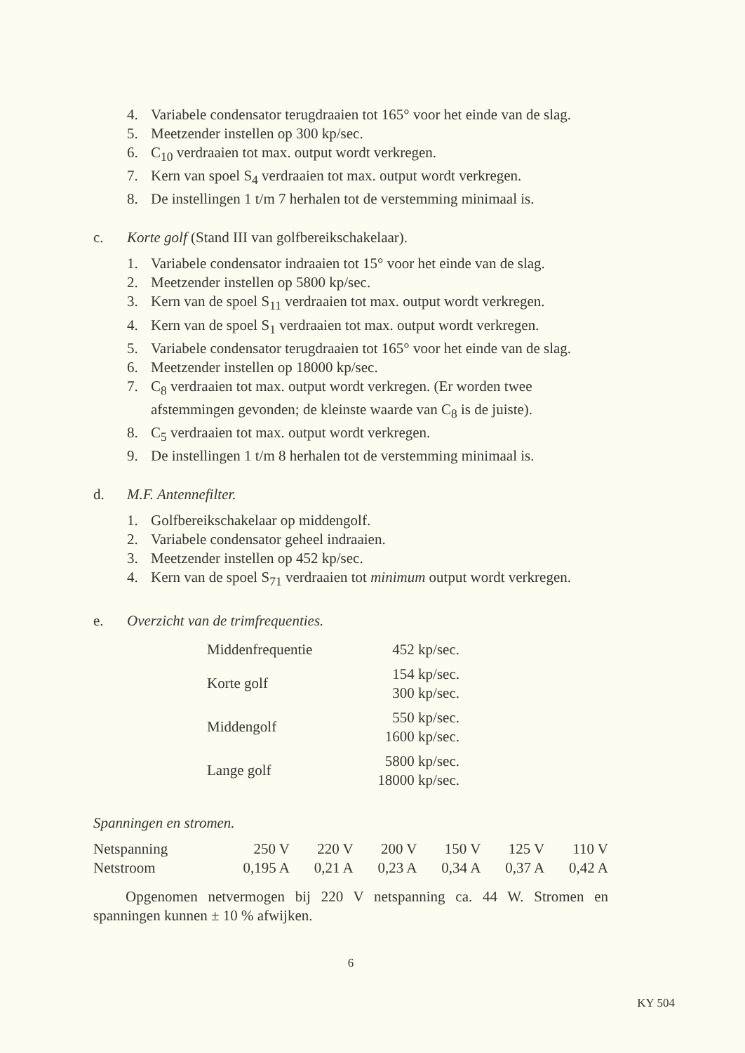4. Variabele condensator terugdraaien tot 165° voor het einde van de slag.
5. Meetzender instellen op 300 kp/sec.
6. C<sub>10</sub> verdraaien tot max. output wordt verkregen.
7. Kern van spoel S<sub>4</sub> verdraaien tot max. output wordt verkregen.
8. De instellingen 1 t/m 7 herhalen tot de verstemming minimaal is.
c. Korte golf (Stand III van golfbereikschakelaar).
1. Variabele condensator indraaien tot 15° voor het einde van de slag.
2. Meetzender instellen op 5800 kp/sec.
3. Kern van de spoel S<sub>11</sub> verdraaien tot max. output wordt verkregen.
4. Kern van de spoel S<sub>1</sub> verdraaien tot max. output wordt verkregen.
5. Variabele condensator terugdraaien tot 165° voor het einde van de slag.
6. Meetzender instellen op 18000 kp/sec.
7. C<sub>8</sub> verdraaien tot max. output wordt verkregen. (Er worden twee afstemmingen gevonden; de kleinste waarde van C<sub>8</sub> is de juiste).
8. C<sub>5</sub> verdraaien tot max. output wordt verkregen.
9. De instellingen 1 t/m 8 herhalen tot de verstemming minimaal is.
d. M.F. Antennefilter.
1. Golfbereikschakelaar op middengolf.
2. Variabele condensator geheel indraaien.
3. Meetzender instellen op 452 kp/sec.
4. Kern van de spoel S<sub>71</sub> verdraaien tot minimum output wordt verkregen.
e. Overzicht van de trimfrequenties.
| Middenfrequentie | 452 kp/sec. |
| Korte golf | 154 kp/sec. 300 kp/sec. |
| Middengolf | 550 kp/sec. 1600 kp/sec. |
| Lange golf | 5800 kp/sec. 18000 kp/sec. |
Spanningen en stromen.
| Netspanning | 250 V | 220 V | 200 V | 150 V | 125 V | 110 V |
| Netstroom | 0,195 A | 0,21 A | 0,23 A | 0,34 A | 0,37 A | 0,42 A |
Opgenomen netvermogen bij 220 V netspanning ca. 44 W. Stromen en spanningen kunnen ± 10 % afwijken.
6
KY 504